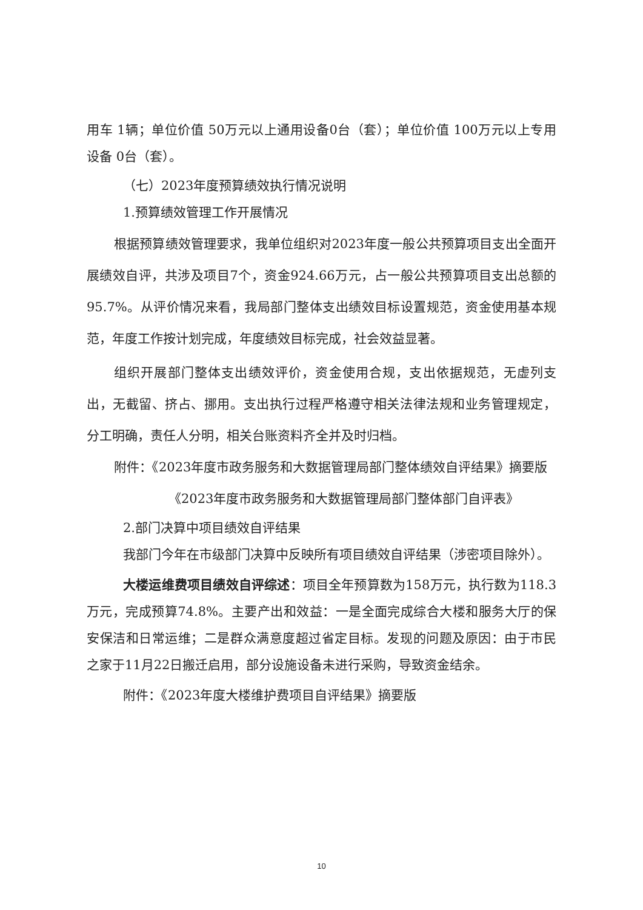用车 1辆；单位价值 50万元以上通用设备0台（套）；单位价值 100万元以上专用设备 0台（套）。
（七）2023年度预算绩效执行情况说明
1.预算绩效管理工作开展情况
根据预算绩效管理要求，我单位组织对2023年度一般公共预算项目支出全面开展绩效自评，共涉及项目7个，资金924.66万元，占一般公共预算项目支出总额的95.7%。从评价情况来看，我局部门整体支出绩效目标设置规范，资金使用基本规范，年度工作按计划完成，年度绩效目标完成，社会效益显著。
组织开展部门整体支出绩效评价，资金使用合规，支出依据规范，无虚列支出，无截留、挤占、挪用。支出执行过程严格遵守相关法律法规和业务管理规定，分工明确，责任人分明，相关台账资料齐全并及时归档。
附件：《2023年度市政务服务和大数据管理局部门整体绩效自评结果》摘要版
《2023年度市政务服务和大数据管理局部门整体部门自评表》
2.部门决算中项目绩效自评结果
我部门今年在市级部门决算中反映所有项目绩效自评结果（涉密项目除外）。
大楼运维费项目绩效自评综述：项目全年预算数为158万元，执行数为118.3万元，完成预算74.8%。主要产出和效益：一是全面完成综合大楼和服务大厅的保安保洁和日常运维；二是群众满意度超过省定目标。发现的问题及原因：由于市民之家于11月22日搬迁启用，部分设施设备未进行采购，导致资金结余。
附件：《2023年度大楼维护费项目自评结果》摘要版
10